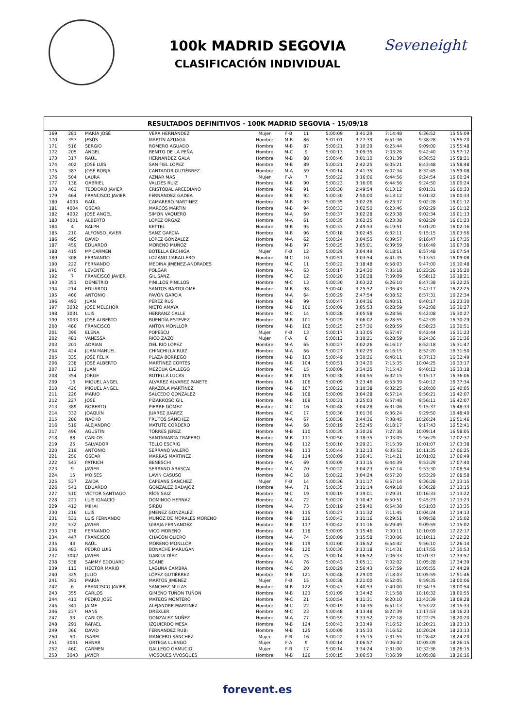100k MADRID SEGOVIA
CLASIFICACIÓN INDIVIDUAL
Seveneight
RESULTADOS DEFINITIVOS - 100K MADRID SEGOVIA - 15/09/18
| 169 | 281 | MARÍA JOSÉ | VERA HERNÁNDEZ | Mujer | F-B | 11 | 5:00:09 | 3:41:29 | 7:14:48 | 9:36:52 | 15:55:09 |
| 170 | 353 | JESÚS | MARTÍN AZUAGA | Hombre | M-B | 86 | 5:01:01 | 3:27:39 | 6:51:36 | 9:38:28 | 15:55:20 |
| 171 | 516 | SERGIO | ROMERO AGUADO | Hombre | M-B | 87 | 5:00:21 | 3:10:29 | 6:25:44 | 9:09:00 | 15:55:48 |
| 172 | 205 | ÁNGEL | BENITO DE LA PEÑA | Hombre | M-C | 9 | 5:00:13 | 3:09:35 | 7:03:26 | 9:42:40 | 15:57:12 |
| 173 | 317 | RAÚL | HERNÁNDEZ GALA | Hombre | M-B | 88 | 5:00:46 | 3:01:10 | 6:31:39 | 9:36:52 | 15:58:21 |
| 174 | 402 | JOSÉ LUIS | SAN FIEL LOPEZ | Hombre | M-B | 89 | 5:00:21 | 2:42:25 | 6:05:21 | 8:43:48 | 15:58:48 |
| 175 | 383 | JOSÉ BORJA | CANTADOR GUTIÉRREZ | Hombre | M-A | 59 | 5:00:14 | 2:41:35 | 6:07:34 | 8:32:45 | 15:59:08 |
| 176 | 504 | LAURA | AZNAR MAS | Mujer | F-A | 7 | 5:00:22 | 3:16:06 | 6:44:56 | 9:24:54 | 16:00:24 |
| 177 | 138 | GABRIEL | VALDÉS RUIZ | Hombre | M-B | 90 | 5:00:23 | 3:16:06 | 6:44:56 | 9:24:50 | 16:00:24 |
| 178 | 463 | TEODORO JAVIER | CRISTÓBAL ARCEDIANO | Hombre | M-B | 91 | 5:00:30 | 2:49:54 | 6:13:12 | 9:01:31 | 16:00:33 |
| 179 | 464 | FRANCISCO JAVIER | FERNÁNDEZ GADEA | Hombre | M-B | 92 | 5:00:30 | 2:50:00 | 6:13:12 | 9:01:32 | 16:00:33 |
| 180 | 4003 | RAÚL | CAMARERO MARTINEZ | Hombre | M-B | 93 | 5:00:35 | 3:02:26 | 6:23:37 | 9:02:28 | 16:01:12 |
| 181 | 4004 | OSCAR | MARCOS MARTIN | Hombre | M-B | 94 | 5:00:33 | 3:02:50 | 6:23:46 | 9:02:29 | 16:01:12 |
| 182 | 4002 | JOSE ANGEL | SIMON VAQUERO | Hombre | M-A | 60 | 5:00:37 | 3:02:28 | 6:23:38 | 9:02:34 | 16:01:13 |
| 183 | 4001 | ALBERTO | LOPEZ ORGAZ | Hombre | M-A | 61 | 5:00:35 | 3:02:25 | 6:23:38 | 9:02:29 | 16:01:23 |
| 184 | 4 | RALPH | KETTEL | Hombre | M-B | 95 | 5:00:33 | 2:49:53 | 6:19:51 | 9:01:20 | 16:02:16 |
| 185 | 210 | ALFONSO JAVIER | SANZ GARCIA | Hombre | M-B | 96 | 5:00:18 | 3:02:45 | 6:32:11 | 9:15:15 | 16:03:56 |
| 186 | 495 | DAVID | LÓPEZ GONZALEZ | Hombre | M-A | 62 | 5:00:24 | 3:04:55 | 6:39:57 | 9:16:47 | 16:07:35 |
| 187 | 459 | EDUARDO | MORENO MUÑOZ | Hombre | M-B | 97 | 5:00:25 | 3:05:01 | 6:39:59 | 9:16:49 | 16:07:38 |
| 188 | 415 | Mª CARMEN | BOTELLA ÉRCHIGA | Mujer | F-B | 12 | 5:00:29 | 3:04:49 | 6:18:51 | 8:57:48 | 16:07:54 |
| 189 | 308 | FERNANDO | LOZANO CABALLERO | Hombre | M-C | 10 | 5:00:51 | 3:03:54 | 6:41:35 | 9:13:51 | 16:09:08 |
| 190 | 222 | FERNANDO | MEDINA JIMENEZ-ANDRADES | Hombre | M-C | 11 | 5:00:22 | 3:18:48 | 6:58:03 | 9:47:00 | 16:10:48 |
| 191 | 470 | LEVENTE | POLGAR | Hombre | M-A | 63 | 5:00:17 | 3:24:30 | 7:35:18 | 10:23:26 | 16:15:20 |
| 192 | 7 | FRANCISCO JAVIER | GIL SANZ | Hombre | M-C | 12 | 5:00:20 | 3:26:28 | 7:09:09 | 9:58:12 | 16:18:21 |
| 193 | 351 | DEMETRIO | PINILLOS PINILLOS | Hombre | M-C | 13 | 5:00:30 | 3:03:22 | 6:26:10 | 8:47:38 | 16:22:25 |
| 194 | 214 | EDUARDO | SANTOS BARTOLOME | Hombre | M-B | 98 | 5:00:40 | 3:25:52 | 7:06:43 | 9:47:17 | 16:22:25 |
| 195 | 466 | ANTONIO | PAVÓN GARCÍA | Hombre | M-A | 64 | 5:00:29 | 2:47:54 | 6:08:52 | 8:57:31 | 16:22:34 |
| 196 | 493 | JUAN | PÉREZ RUS | Hombre | M-B | 99 | 5:00:47 | 3:04:36 | 6:40:51 | 9:40:17 | 16:23:30 |
| 197 | 3032 | JOSÉ MELCHOR | NIETO AMAYA | Hombre | M-B | 100 | 5:00:09 | 3:05:53 | 6:28:59 | 9:42:08 | 16:30:27 |
| 198 | 3031 | LUIS | HERRANZ CALLE | Hombre | M-C | 14 | 5:00:28 | 3:05:58 | 6:28:56 | 9:42:08 | 16:30:27 |
| 199 | 3033 | JOSÉ ALBERTO | BUENDÍA ESTEVEZ | Hombre | M-B | 101 | 5:00:29 | 3:06:02 | 6:28:55 | 9:42:09 | 16:30:29 |
| 200 | 486 | FRANCISCO | ANTÓN MONLLOR | Hombre | M-B | 102 | 5:00:25 | 2:57:36 | 6:28:59 | 8:58:23 | 16:30:51 |
| 201 | 399 | ELENA | POPESCU | Mujer | F-B | 13 | 5:00:17 | 3:13:05 | 6:57:47 | 9:42:44 | 16:31:23 |
| 202 | 481 | VANESSA | RICO ZAZO | Mujer | F-A | 8 | 5:00:13 | 3:10:21 | 6:28:59 | 9:24:36 | 16:31:36 |
| 203 | 201 | ADRIAN | DEL RIO LOPEZ | Hombre | M-A | 65 | 5:00:27 | 3:02:26 | 6:16:17 | 8:52:18 | 16:31:47 |
| 204 | 424 | JUAN MANUEL | CHINCHILLA RUIZ | Hombre | M-A | 66 | 5:00:27 | 3:02:25 | 6:16:15 | 8:52:20 | 16:31:50 |
| 205 | 335 | JOSÉ FÉLIX | PLAZA BORREGO | Hombre | M-B | 103 | 5:00:49 | 3:30:26 | 6:46:11 | 9:37:13 | 16:32:49 |
| 206 | 238 | JOSÉ ALBERTO | MARTÍNEZ CORTÉS | Hombre | M-B | 104 | 5:00:51 | 3:34:20 | 7:15:35 | 10:04:25 | 16:33:17 |
| 207 | 112 | JUAN | MEZCUA GALLEGO | Hombre | M-C | 15 | 5:00:09 | 3:34:25 | 7:15:43 | 9:40:12 | 16:33:18 |
| 208 | 354 | JORGE | BOTELLA LUCAS | Hombre | M-B | 105 | 5:00:38 | 3:04:55 | 6:32:15 | 9:15:17 | 16:36:06 |
| 209 | 16 | MIGUEL ANGEL | ALVAREZ ÁLVAREZ PANETE | Hombre | M-B | 106 | 5:00:09 | 3:23:46 | 6:53:39 | 9:40:12 | 16:37:34 |
| 210 | 420 | MIGUEL ÁNGEL | ARAZOLA MARTÍNEZ | Hombre | M-B | 107 | 5:00:22 | 3:10:38 | 6:32:25 | 9:20:00 | 16:40:05 |
| 211 | 226 | MARIO | SALCEDO GONZÁLEZ | Hombre | M-B | 108 | 5:00:09 | 3:04:28 | 6:57:14 | 9:56:21 | 16:42:07 |
| 212 | 227 | JOSÉ | PIZARROSO GIL | Hombre | M-B | 109 | 5:00:31 | 3:25:03 | 6:57:48 | 9:56:11 | 16:42:07 |
| 213 | 389 | ROBERTO | PIERRE GÓMEZ | Hombre | M-C | 16 | 5:00:48 | 3:04:28 | 6:31:06 | 9:15:37 | 16:48:33 |
| 214 | 332 | JOAQUÍN | JUAREZ JUAREZ | Hombre | M-C | 17 | 5:00:36 | 3:01:36 | 6:36:24 | 9:29:50 | 16:48:40 |
| 215 | 286 | NACHO | FRUTOS SÁNCHEZ | Hombre | M-A | 67 | 5:00:38 | 3:44:36 | 7:38:45 | 10:26:24 | 16:51:46 |
| 216 | 519 | ALEJANDRO | MATUTE CORDERO | Hombre | M-A | 68 | 5:00:19 | 2:52:45 | 6:18:17 | 9:17:43 | 16:52:41 |
| 217 | 496 | AGUSTÍN | TORRES JEREZ | Hombre | M-B | 110 | 5:00:35 | 3:30:26 | 7:27:38 | 10:09:14 | 16:58:05 |
| 218 | 88 | CARLOS | SANTAMARTA TRAPERO | Hombre | M-B | 111 | 5:00:50 | 3:18:35 | 7:03:05 | 9:56:29 | 17:02:37 |
| 219 | 25 | SALVADOR | TELLO ESCRIG | Hombre | M-B | 112 | 5:00:10 | 3:29:21 | 7:15:39 | 10:01:07 | 17:03:38 |
| 220 | 219 | ANTONIO | SERRANO VALERO | Hombre | M-B | 113 | 5:00:44 | 3:12:13 | 6:35:52 | 10:11:35 | 17:06:25 |
| 221 | 250 | ÓSCAR | MARRAS MARTINEZ | Hombre | M-B | 114 | 5:00:09 | 3:26:41 | 7:14:21 | 10:01:02 | 17:06:49 |
| 222 | 543 | PATRICH | BENESCHI | Hombre | M-A | 69 | 5:00:09 | 3:13:15 | 6:44:39 | 9:53:29 | 17:07:40 |
| 223 | 9 | JAVIER | SERRANO ABASCAL | Hombre | M-A | 70 | 5:00:22 | 3:04:23 | 6:57:14 | 9:53:30 | 17:08:54 |
| 224 | 15 | MOISÉS | LAVÍN CASUSO | Hombre | M-C | 18 | 5:00:22 | 3:04:24 | 6:57:20 | 9:53:29 | 17:08:58 |
| 225 | 537 | ZAIDA | CAPEANS SANCHEZ | Mujer | F-B | 14 | 5:00:36 | 3:11:17 | 6:57:14 | 9:36:28 | 17:13:15 |
| 226 | 541 | EDUARDO | GONZÁLEZ BADAJOZ | Hombre | M-A | 71 | 5:00:35 | 3:11:14 | 6:49:18 | 9:36:28 | 17:13:15 |
| 227 | 510 | VÍCTOR SANTIAGO | RÍOS SAIZ | Hombre | M-C | 19 | 5:00:19 | 3:39:01 | 7:29:31 | 10:16:33 | 17:13:22 |
| 228 | 221 | LUIS IGNACIO | DOMINGO HERNAZ | Hombre | M-A | 72 | 5:00:20 | 3:10:47 | 6:50:51 | 9:45:23 | 17:13:23 |
| 229 | 412 | MIHAI | SIRBU | Hombre | M-A | 73 | 5:00:19 | 2:59:40 | 6:54:38 | 9:51:03 | 17:13:35 |
| 230 | 216 | LUIS | JIMENEZ GONZALEZ | Hombre | M-B | 115 | 5:00:27 | 3:11:32 | 7:11:45 | 10:04:24 | 17:14:13 |
| 231 | 531 | LUIS FERNANDO | MUÑOZ DE MORALES MORENO | Hombre | M-B | 116 | 5:00:43 | 3:11:16 | 6:29:51 | 9:09:58 | 17:15:02 |
| 232 | 532 | JAVIER | GIBAJA FERNANDEZ | Hombre | M-B | 117 | 5:00:42 | 3:11:16 | 6:29:49 | 9:09:59 | 17:15:02 |
| 233 | 278 | FERNANDO | VICO MORENO | Hombre | M-B | 118 | 5:00:09 | 3:15:46 | 7:00:11 | 10:10:09 | 17:22:17 |
| 234 | 447 | FRANCISCO | CHACÓN OLIERO | Hombre | M-A | 74 | 5:00:09 | 3:15:58 | 7:00:06 | 10:10:11 | 17:22:22 |
| 235 | 44 | RAÚL | MORENO MONLLOR | Hombre | M-B | 119 | 5:01:00 | 3:16:52 | 6:54:42 | 9:56:10 | 17:26:14 |
| 236 | 483 | PEDRO LUIS | BONACHE MARUGAN | Hombre | M-B | 120 | 5:00:30 | 3:13:18 | 7:14:31 | 10:17:55 | 17:30:53 |
| 237 | 3042 | JAVIER | GARCIA DÍEZ | Hombre | M-A | 75 | 5:00:14 | 3:06:52 | 7:06:33 | 10:01:37 | 17:33:57 |
| 238 | 538 | SAMMY EDOUARD | SCANE | Hombre | M-A | 76 | 5:00:43 | 3:05:11 | 7:02:02 | 10:05:28 | 17:34:39 |
| 239 | 113 | HECTOR MARIO | LAGUNA CAMBRA | Hombre | M-C | 20 | 5:00:29 | 2:56:43 | 6:57:59 | 10:05:55 | 17:44:29 |
| 240 | 325 | JULIO | LÓPEZ GUTIÉRREZ | Hombre | M-B | 121 | 5:00:48 | 3:29:00 | 7:18:03 | 10:05:59 | 17:51:46 |
| 241 | 391 | MARÍA | MARTOS JIMENEZ | Mujer | F-B | 15 | 5:00:38 | 3:21:00 | 6:52:05 | 9:59:35 | 18:00:06 |
| 242 | 6 | FRANCISCO JAVIER | SANCHEZ MULAS | Hombre | M-B | 122 | 5:00:43 | 3:40:53 | 7:40:00 | 10:34:15 | 18:00:54 |
| 243 | 355 | CARLOS | GIMENO TUÑON TUÑON | Hombre | M-B | 123 | 5:01:09 | 3:34:42 | 7:15:58 | 10:16:32 | 18:00:55 |
| 244 | 411 | PEDRO JOSÉ | MATEOS MONTERO | Hombre | M-C | 21 | 5:00:54 | 4:11:31 | 9:20:10 | 11:43:39 | 18:09:28 |
| 245 | 341 | JAIME | ALEJANDRE MARTINEZ | Hombre | M-C | 22 | 5:00:19 | 3:14:35 | 6:51:13 | 9:53:22 | 18:15:33 |
| 246 | 237 | HANS | DREXLER | Hombre | M-C | 23 | 5:00:48 | 4:13:48 | 8:27:39 | 11:17:53 | 18:16:23 |
| 247 | 93 | CARLOS | GONZALEZ NUÑEZ | Hombre | M-A | 77 | 5:00:59 | 3:33:52 | 7:22:18 | 10:22:25 | 18:20:20 |
| 248 | 291 | RAFAEL | IZQUIERDO MESA | Hombre | M-B | 124 | 5:00:43 | 3:33:49 | 7:16:52 | 10:20:21 | 18:23:13 |
| 249 | 366 | DAVID | FERNÁNDEZ RUBI | Hombre | M-B | 125 | 5:00:09 | 3:15:33 | 7:16:52 | 10:20:24 | 18:23:13 |
| 250 | 50 | ISABEL | MANCEBO SANCHEZ | Mujer | F-B | 16 | 5:00:22 | 3:35:15 | 7:31:55 | 10:28:42 | 18:24:20 |
| 251 | 3041 | HENAR | ORTEGA LUENGO | Mujer | F-A | 9 | 5:00:14 | 3:06:57 | 7:06:42 | 10:05:09 | 18:26:15 |
| 252 | 460 | CARMEN | GALLEGO GAMUCIO | Mujer | F-B | 17 | 5:00:14 | 3:34:24 | 7:31:00 | 10:32:36 | 18:26:15 |
| 253 | 3043 | JAVIER | VIOSQUES VVOSQUES | Hombre | M-B | 126 | 5:00:15 | 3:06:53 | 7:06:39 | 10:05:08 | 18:26:16 |
forevent.es